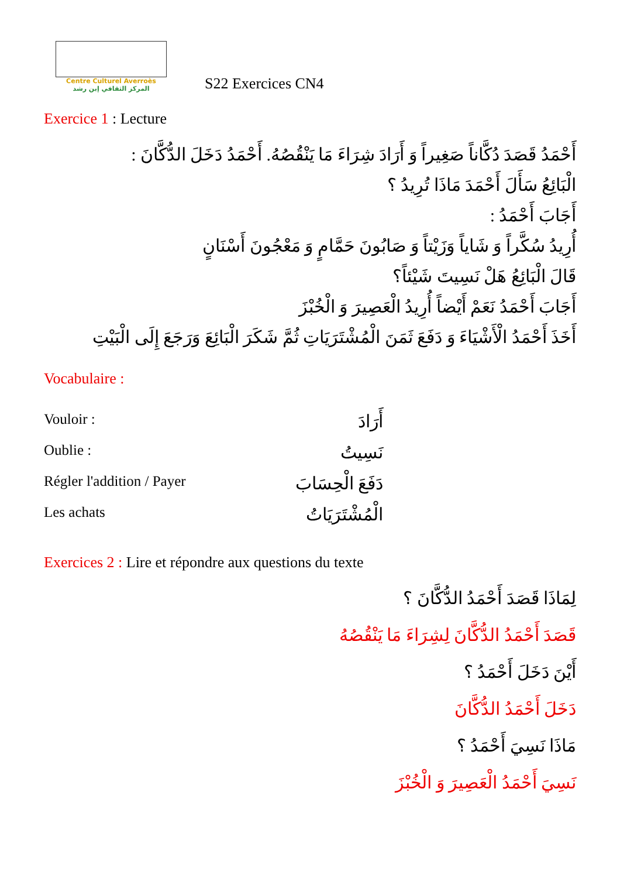Centre Culturel Averroès
المركز الثقافي إبن رشد
S22 Exercices CN4
Exercice 1 : Lecture
أَحْمَدُ قَصَدَ دُكَّاناً صَغِيراً وَ أَرَادَ شِرَاءَ مَا يَنْقُصُهُ. أَحْمَدُ دَخَلَ الدُّكَّانَ :
الْبَائِعُ سَأَلَ أَحْمَدَ مَاذَا تُرِيدُ ؟
أَجَابَ أَحْمَدُ :
أُرِيدُ سُكَّراً وَ شَاياً وَزَيْتاً وَ صَابُونَ حَمَّامٍ وَ مَعْجُونَ أَسْنَانٍ
قَالَ الْبَائِعُ هَلْ نَسِيتَ شَيْئاً؟
أَجَابَ أَحْمَدُ نَعَمْ أَيْضاً أُرِيدُ الْعَصِيرَ وَ الْخُبْزَ
أَخَذَ أَحْمَدُ الْأَشْيَاءَ وَ دَفَعَ ثَمَنَ الْمُشْتَرَيَاتِ ثُمَّ شَكَرَ الْبَائِعَ وَرَجَعَ إِلَى الْبَيْتِ
Vocabulaire :
Vouloir :
أَرَادَ
Oublie :
نَسِيتُ
Régler l'addition / Payer
دَفَعَ الْحِسَابَ
Les achats
الْمُشْتَرَيَاتُ
Exercices 2 : Lire et répondre aux questions du texte
لِمَاذَا قَصَدَ أَحْمَدُ الدُّكَّانَ ؟
قَصَدَ أَحْمَدُ الدُّكَّانَ لِشِرَاءَ مَا يَنْقُصُهُ
أَيْنَ دَخَلَ أَحْمَدُ ؟
دَخَلَ أَحْمَدُ الدُّكَّانَ
مَاذَا نَسِيَ أَحْمَدُ ؟
نَسِيَ أَحْمَدُ الْعَصِيرَ وَ الْخُبْزَ